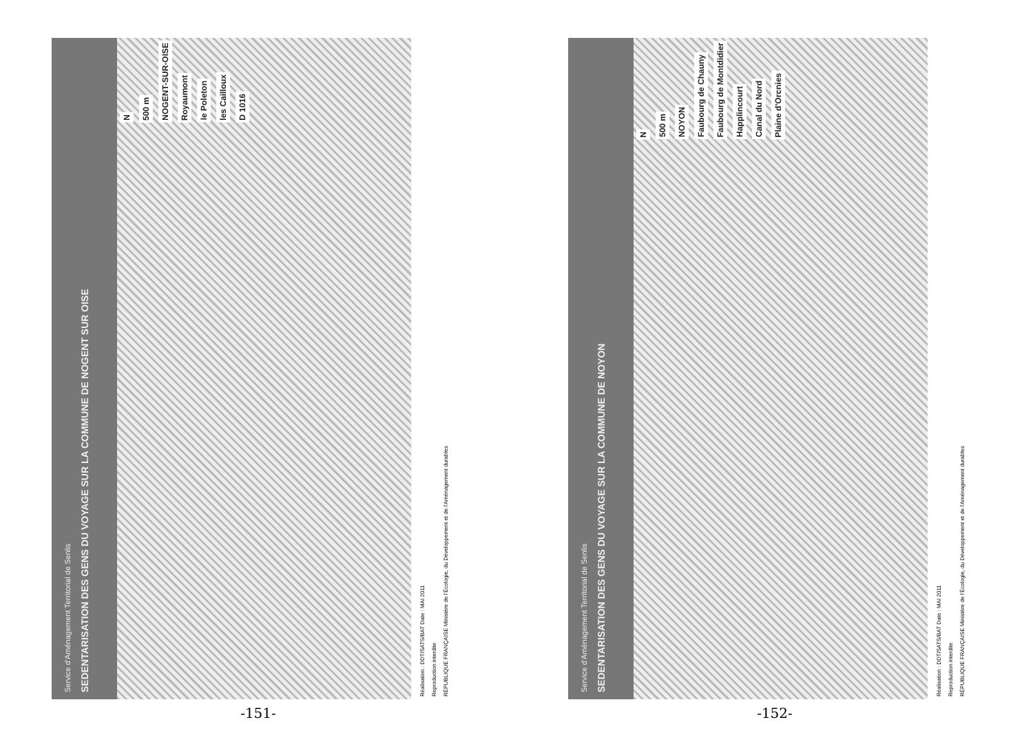Service d'Aménagement Territorial de Senlis
SEDENTARISATION DES GENS DU VOYAGE SUR LA COMMUNE DE NOGENT SUR OISE
N 500 m NOGENT-SUR-OISE Royaumont le Poleton les Cailloux D 1016
Réalisation : DDT/SATS/BAT Date : MAI 2011
Reproduction interdite
RÉPUBLIQUE FRANÇAISE Ministère de l'Écologie, du Développement et de l'Aménagement durables
-151-
Service d'Aménagement Territorial de Senlis
SEDENTARISATION DES GENS DU VOYAGE SUR LA COMMUNE DE NOYON
N 500 m NOYON Faubourg de Chauny Faubourg de Montdidier Happlincourt Canal du Nord Plaine d'Orcnies
Réalisation : DDT/SATS/BAT Date : MAI 2011
Reproduction interdite
RÉPUBLIQUE FRANÇAISE Ministère de l'Écologie, du Développement et de l'Aménagement durables
-152-